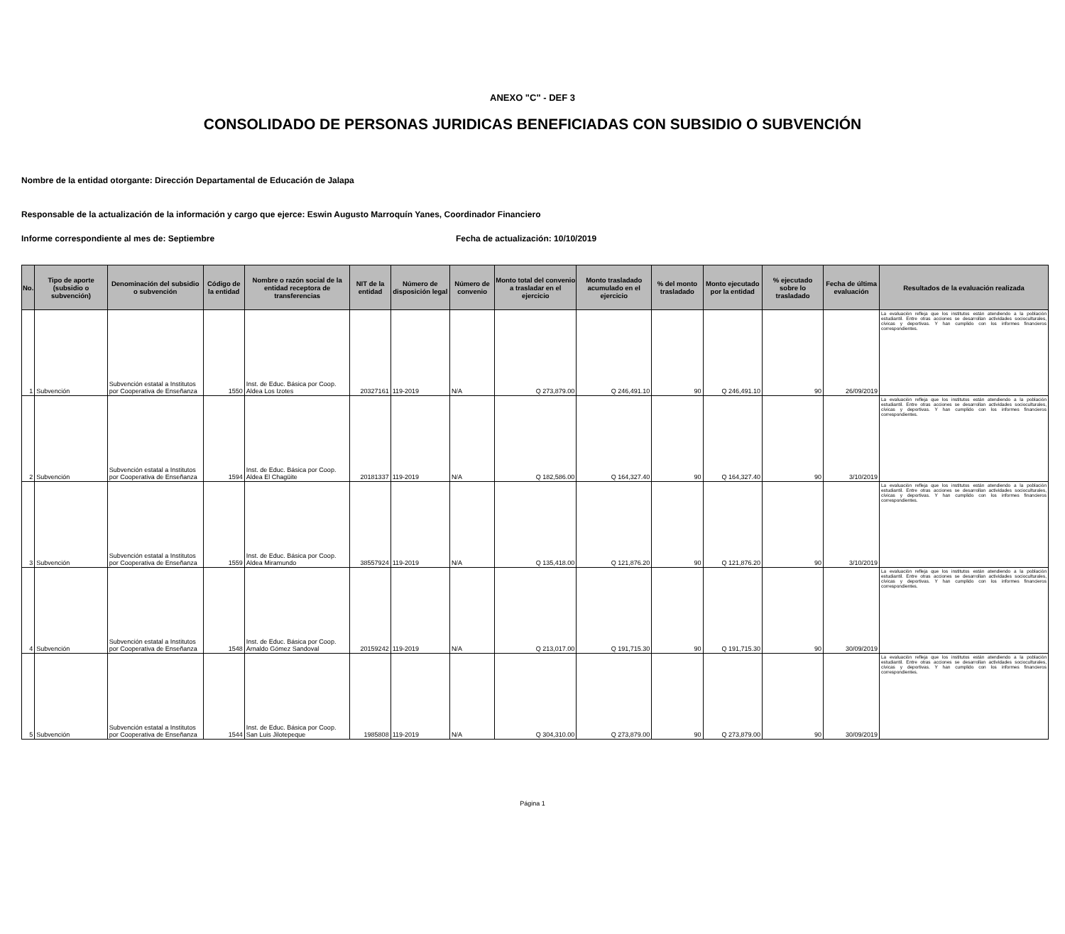ANEXO "C" - DEF 3
CONSOLIDADO DE PERSONAS JURIDICAS BENEFICIADAS CON SUBSIDIO O SUBVENCIÓN
Nombre de la entidad otorgante: Dirección Departamental de Educación de Jalapa
Responsable de la actualización de la información y cargo que ejerce: Eswin Augusto Marroquín Yanes, Coordinador Financiero
Informe correspondiente al mes de: Septiembre Fecha de actualización: 10/10/2019
| No. | Tipo de aporte (subsidio o subvención) | Denominación del subsidio o subvención | Código de la entidad | Nombre o razón social de la entidad receptora de transferencias | NIT de la entidad | Número de disposición legal | Número de convenio | Monto total del convenio a trasladar en el ejercicio | Monto trasladado acumulado en el ejercicio | % del monto trasladado | Monto ejecutado por la entidad | % ejecutado sobre lo trasladado | Fecha de última evaluación | Resultados de la evaluación realizada |
| --- | --- | --- | --- | --- | --- | --- | --- | --- | --- | --- | --- | --- | --- | --- |
| 1 | Subvención | Subvención estatal a Institutos por Cooperativa de Enseñanza | 1550 | Inst. de Educ. Básica por Coop. Aldea Los Izotes | 20327161 | 119-2019 | N/A | Q 273,879.00 | Q 246,491.10 | 90 | Q 246,491.10 | 90 | 26/09/2019 | La evaluación refleja que los institutos están atendiendo a la población estudiantil. Entre otras acciones se desarrollan actividades socioculturales, cívicas y deportivas. Y han cumplido con los informes financieros correspondientes. |
| 2 | Subvención | Subvención estatal a Institutos por Cooperativa de Enseñanza | 1594 | Inst. de Educ. Básica por Coop. Aldea El Chagüite | 20181337 | 119-2019 | N/A | Q 182,586.00 | Q 164,327.40 | 90 | Q 164,327.40 | 90 | 3/10/2019 | La evaluación refleja que los institutos están atendiendo a la población estudiantil. Entre otras acciones se desarrollan actividades socioculturales, cívicas y deportivas. Y han cumplido con los informes financieros correspondientes. |
| 3 | Subvención | Subvención estatal a Institutos por Cooperativa de Enseñanza | 1559 | Inst. de Educ. Básica por Coop. Aldea Miramundo | 38557924 | 119-2019 | N/A | Q 135,418.00 | Q 121,876.20 | 90 | Q 121,876.20 | 90 | 3/10/2019 | La evaluación refleja que los institutos están atendiendo a la población estudiantil. Entre otras acciones se desarrollan actividades socioculturales, cívicas y deportivas. Y han cumplido con los informes financieros correspondientes. |
| 4 | Subvención | Subvención estatal a Institutos por Cooperativa de Enseñanza | 1548 | Inst. de Educ. Básica por Coop. Arnaldo Gómez Sandoval | 20159242 | 119-2019 | N/A | Q 213,017.00 | Q 191,715.30 | 90 | Q 191,715.30 | 90 | 30/09/2019 | La evaluación refleja que los institutos están atendiendo a la población estudiantil. Entre otras acciones se desarrollan actividades socioculturales, cívicas y deportivas. Y han cumplido con los informes financieros correspondientes. |
| 5 | Subvención | Subvención estatal a Institutos por Cooperativa de Enseñanza | 1544 | Inst. de Educ. Básica por Coop. San Luis Jilotepeque | 1985808 | 119-2019 | N/A | Q 304,310.00 | Q 273,879.00 | 90 | Q 273,879.00 | 90 | 30/09/2019 | La evaluación refleja que los institutos están atendiendo a la población estudiantil. Entre otras acciones se desarrollan actividades socioculturales, cívicas y deportivas. Y han cumplido con los informes financieros correspondientes. |
Página 1